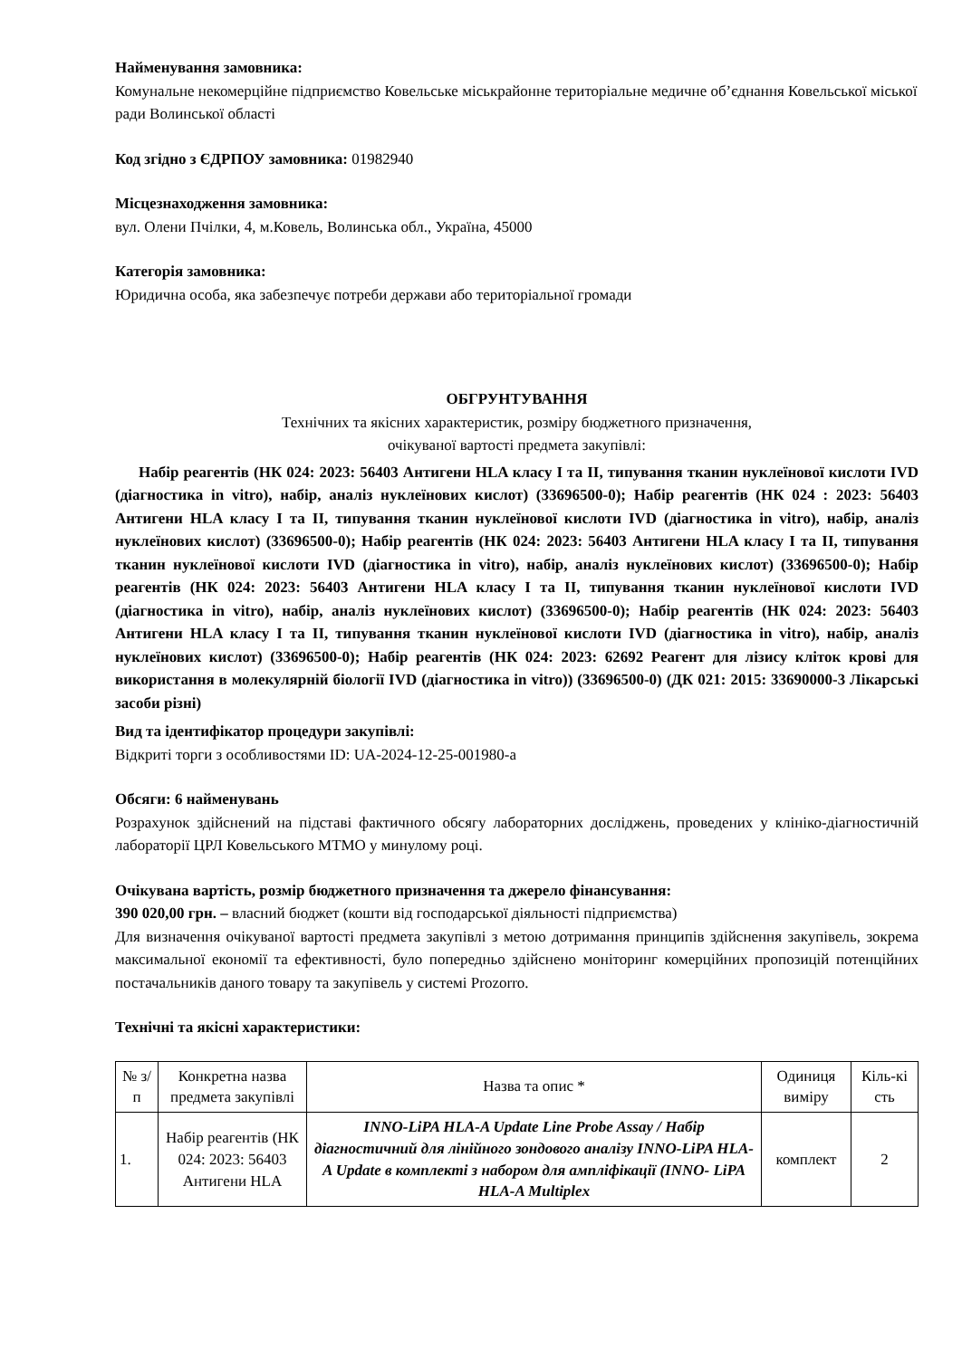Найменування замовника:
Комунальне некомерційне підприємство Ковельське міськрайонне територіальне медичне об’єднання Ковельської міської ради Волинської області
Код згідно з ЄДРПОУ замовника: 01982940
Місцезнаходження замовника:
вул. Олени Пчілки, 4, м.Ковель, Волинська обл., Україна, 45000
Категорія замовника:
Юридична особа, яка забезпечує потреби держави або територіальної громади
ОБГРУНТУВАННЯ
Технічних та якісних характеристик, розміру бюджетного призначення,
очікуваної вартості предмета закупівлі:
Набір реагентів (НК 024: 2023: 56403 Антигени HLA класу I та II, типування тканин нуклеїнової кислоти IVD (діагностика in vitro), набір, аналіз нуклеїнових кислот) (33696500-0); Набір реагентів (НК 024 : 2023: 56403 Антигени HLA класу I та II, типування тканин нуклеїнової кислоти IVD (діагностика in vitro), набір, аналіз нуклеїнових кислот) (33696500-0); Набір реагентів (НК 024: 2023: 56403 Антигени HLA класу I та II, типування тканин нуклеїнової кислоти IVD (діагностика in vitro), набір, аналіз нуклеїнових кислот) (33696500-0); Набір реагентів (НК 024: 2023: 56403 Антигени HLA класу I та II, типування тканин нуклеїнової кислоти IVD (діагностика in vitro), набір, аналіз нуклеїнових кислот) (33696500-0); Набір реагентів (НК 024: 2023: 56403 Антигени HLA класу I та II, типування тканин нуклеїнової кислоти IVD (діагностика in vitro), набір, аналіз нуклеїнових кислот) (33696500-0); Набір реагентів (НК 024: 2023: 62692 Реагент для лізису кліток крові для використання в молекулярній біології IVD (діагностика in vitro)) (33696500-0) (ДК 021: 2015: 33690000-3 Лікарські засоби різні)
Вид та ідентифікатор процедури закупівлі:
Відкриті торги з особливостями ID: UA-2024-12-25-001980-a
Обсяги: 6 найменувань
Розрахунок здійснений на підставі фактичного обсягу лабораторних досліджень, проведених у клініко-діагностичній лабораторії ЦРЛ Ковельського МТМО у минулому році.
Очікувана вартість, розмір бюджетного призначення та джерело фінансування:
390 020,00 грн. – власний бюджет (кошти від господарської діяльності підприємства)
Для визначення очікуваної вартості предмета закупівлі з метою дотримання принципів здійснення закупівель, зокрема максимальної економії та ефективності, було попередньо здійснено моніторинг комерційних пропозицій потенційних постачальників даного товару та закупівель у системі Prozorro.
Технічні та якісні характеристики:
| № з/п | Конкретна назва предмета закупівлі | Назва та опис * | Одиниця виміру | Кіль-кі сть |
| --- | --- | --- | --- | --- |
| 1. | Набір реагентів (НК 024: 2023: 56403 Антигени HLA | INNO-LiPA HLA-A Update Line Probe Assay / Набір діагностичний для лінійного зондового аналізу INNO-LiPA HLA-A Update в комплекті з набором для ампліфікації (INNO- LiPA HLA-A Multiplex | комплект | 2 |